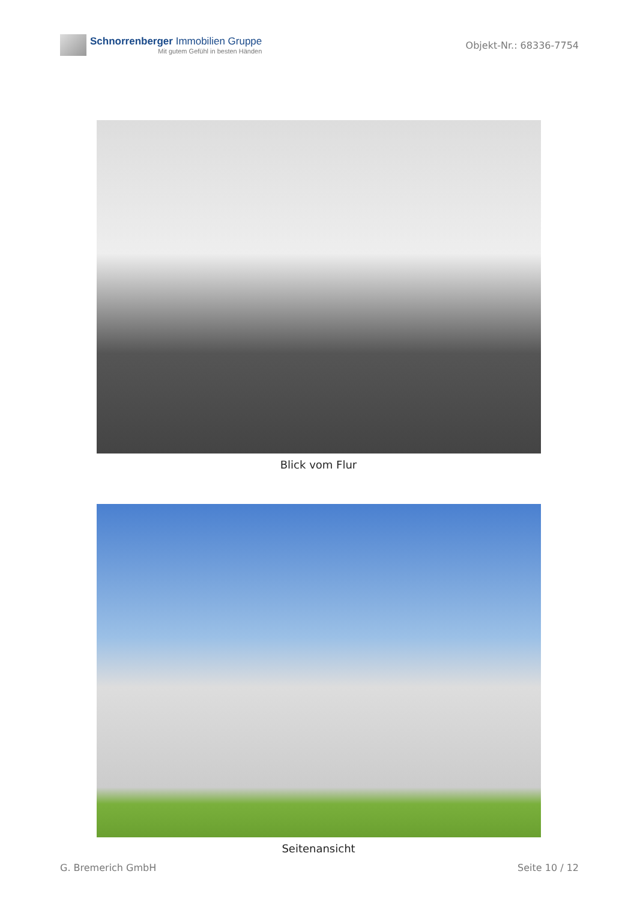Schnorrenberger Immobilien Gruppe
Mit gutem Gefühl in besten Händen
Objekt-Nr.: 68336-7754
Blick vom Flur
Seitenansicht
G. Bremerich GmbH Seite 10 / 12